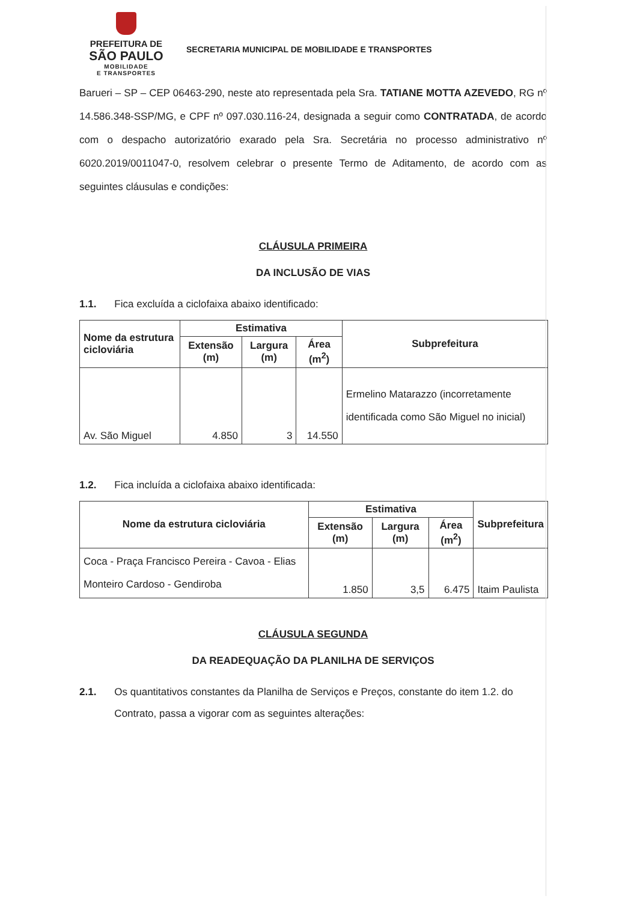PREFEITURA DE
SÃO PAULO
MOBILIDADE
E TRANSPORTES
SECRETARIA MUNICIPAL DE MOBILIDADE E TRANSPORTES
Barueri – SP – CEP 06463-290, neste ato representada pela Sra. TATIANE MOTTA AZEVEDO, RG nº 14.586.348-SSP/MG, e CPF nº 097.030.116-24, designada a seguir como CONTRATADA, de acordo com o despacho autorizatório exarado pela Sra. Secretária no processo administrativo nº 6020.2019/0011047-0, resolvem celebrar o presente Termo de Aditamento, de acordo com as seguintes cláusulas e condições:
CLÁUSULA PRIMEIRA
DA INCLUSÃO DE VIAS
1.1. Fica excluída a ciclofaixa abaixo identificado:
| Nome da estrutura cicloviária | Estimativa | | | Subprefeitura |
| --- | --- | --- | --- | --- |
| | Extensão (m) | Largura (m) | Área (m<sup>2</sup>) | |
| Av. São Miguel | 4.850 | 3 | 14.550 | Ermelino Matarazzo (incorretamente identificada como São Miguel no inicial) |
1.2. Fica incluída a ciclofaixa abaixo identificada:
| Nome da estrutura cicloviária | Estimativa | | | Subprefeitura |
| --- | --- | --- | --- | --- |
| | Extensão (m) | Largura (m) | Área (m<sup>2</sup>) | |
| Coca - Praça Francisco Pereira - Cavoa - Elias Monteiro Cardoso - Gendiroba | 1.850 | 3,5 | 6.475 | Itaim Paulista |
CLÁUSULA SEGUNDA
DA READEQUAÇÃO DA PLANILHA DE SERVIÇOS
2.1. Os quantitativos constantes da Planilha de Serviços e Preços, constante do item 1.2. do Contrato, passa a vigorar com as seguintes alterações: